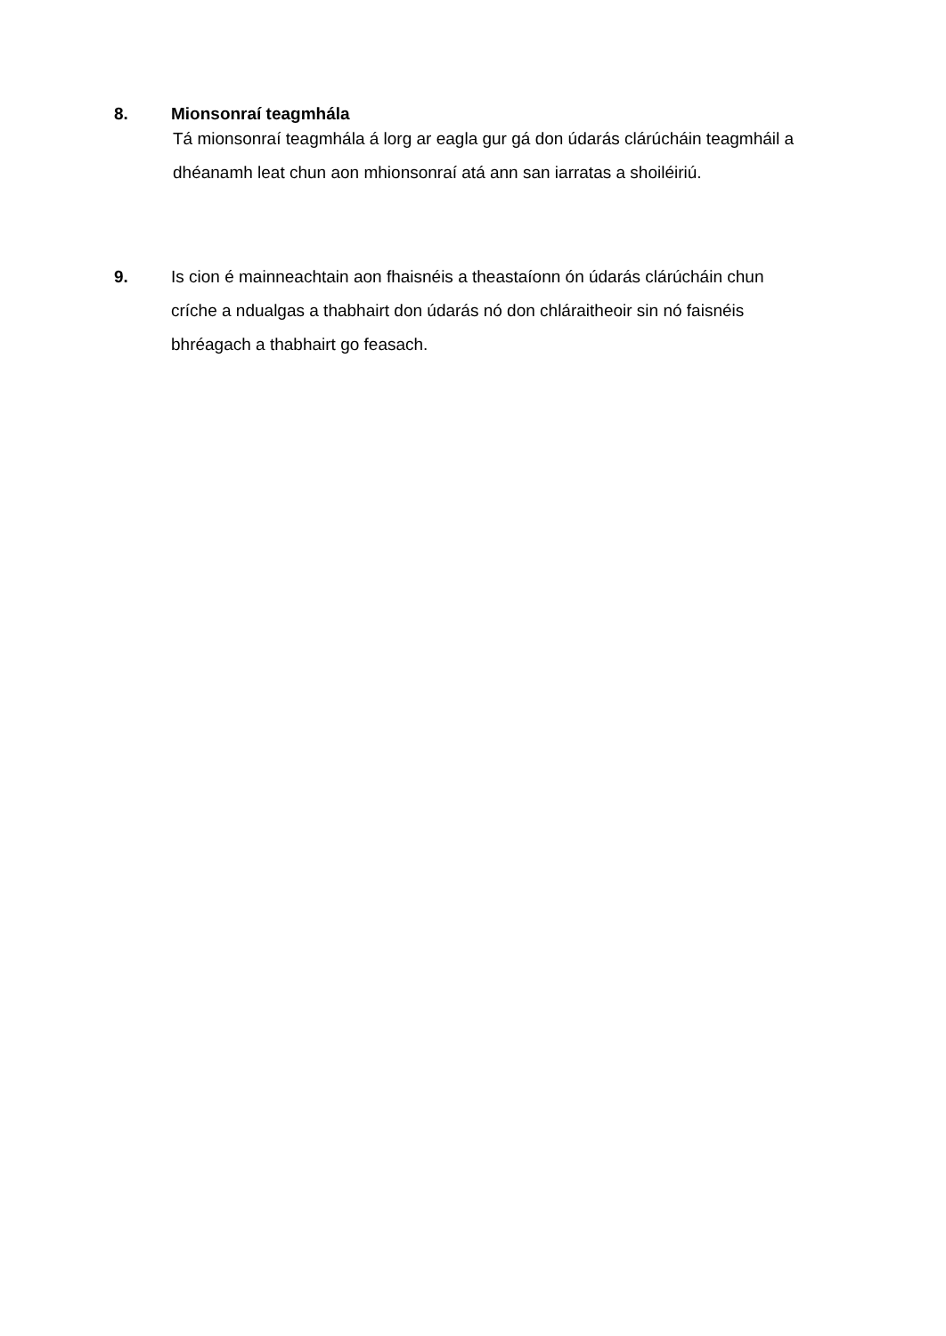8. Mionsonraí teagmhála
Tá mionsonraí teagmhála á lorg ar eagla gur gá don údarás clárúcháin teagmháil a dhéanamh leat chun aon mhionsonraí atá ann san iarratas a shoiléiriú.
9. Is cion é mainneachtain aon fhaisnéis a theastaíonn ón údarás clárúcháin chun críche a ndualgas a thabhairt don údarás nó don chláraitheoir sin nó faisnéis bhréagach a thabhairt go feasach.